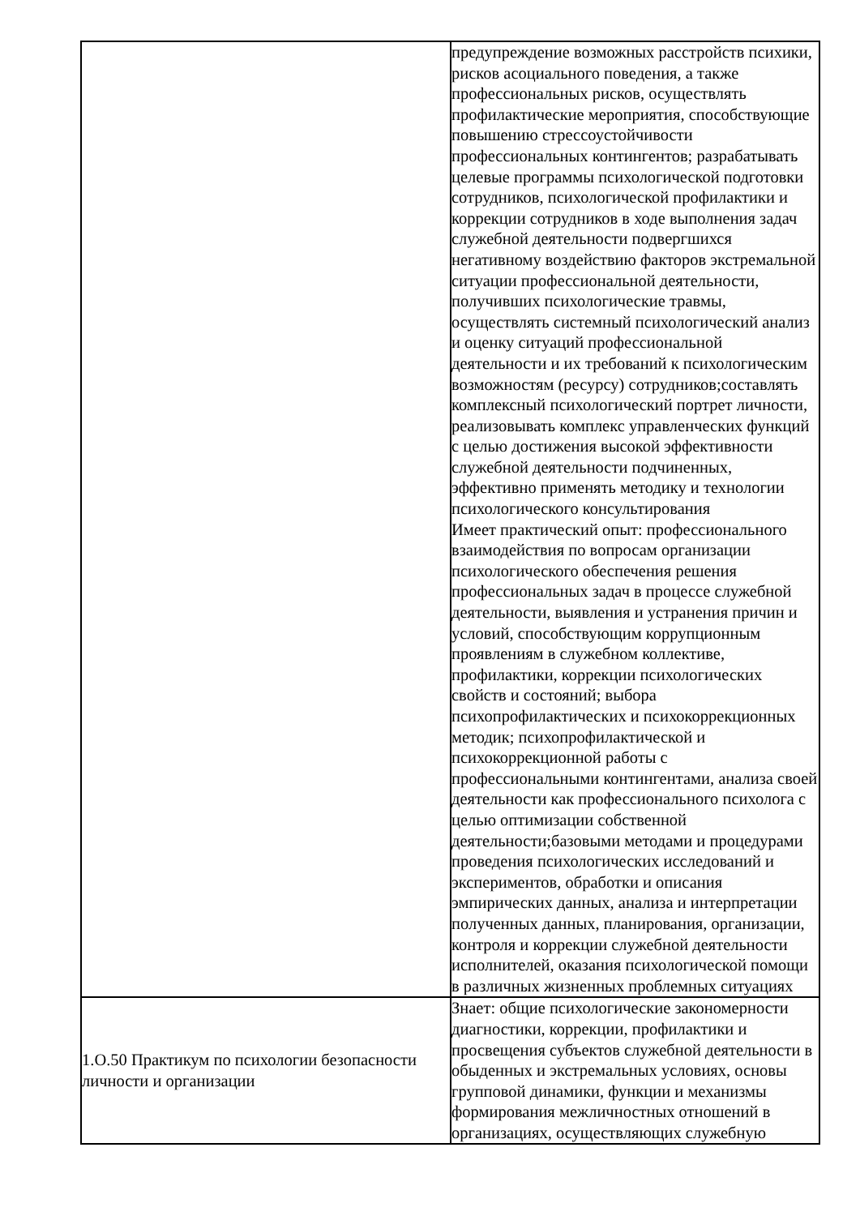| | предупреждение возможных расстройств психики, рисков асоциального поведения, а также профессиональных рисков, осуществлять профилактические мероприятия, способствующие повышению стрессоустойчивости профессиональных контингентов; разрабатывать целевые программы психологической подготовки сотрудников, психологической профилактики и коррекции сотрудников в ходе выполнения задач служебной деятельности подвергшихся негативному воздействию факторов экстремальной ситуации профессиональной деятельности, получивших психологические травмы, осуществлять системный психологический анализ и оценку ситуаций профессиональной деятельности и их требований к психологическим возможностям (ресурсу) сотрудников;составлять комплексный психологический портрет личности, реализовывать комплекс управленческих функций с целью достижения высокой эффективности служебной деятельности подчиненных, эффективно применять методику и технологии психологического консультирования Имеет практический опыт: профессионального взаимодействия по вопросам организации психологического обеспечения решения профессиональных задач в процессе служебной деятельности, выявления и устранения причин и условий, способствующим коррупционным проявлениям в служебном коллективе, профилактики, коррекции психологических свойств и состояний; выбора психопрофилактических и психокоррекционных методик; психопрофилактической и психокоррекционной работы с профессиональными контингентами, анализа своей деятельности как профессионального психолога с целью оптимизации собственной деятельности;базовыми методами и процедурами проведения психологических исследований и экспериментов, обработки и описания эмпирических данных, анализа и интерпретации полученных данных, планирования, организации, контроля и коррекции служебной деятельности исполнителей, оказания психологической помощи в различных жизненных проблемных ситуациях |
| 1.О.50 Практикум по психологии безопасности личности и организации | Знает: общие психологические закономерности диагностики, коррекции, профилактики и просвещения субъектов служебной деятельности в обыденных и экстремальных условиях, основы групповой динамики, функции и механизмы формирования межличностных отношений в организациях, осуществляющих служебную |